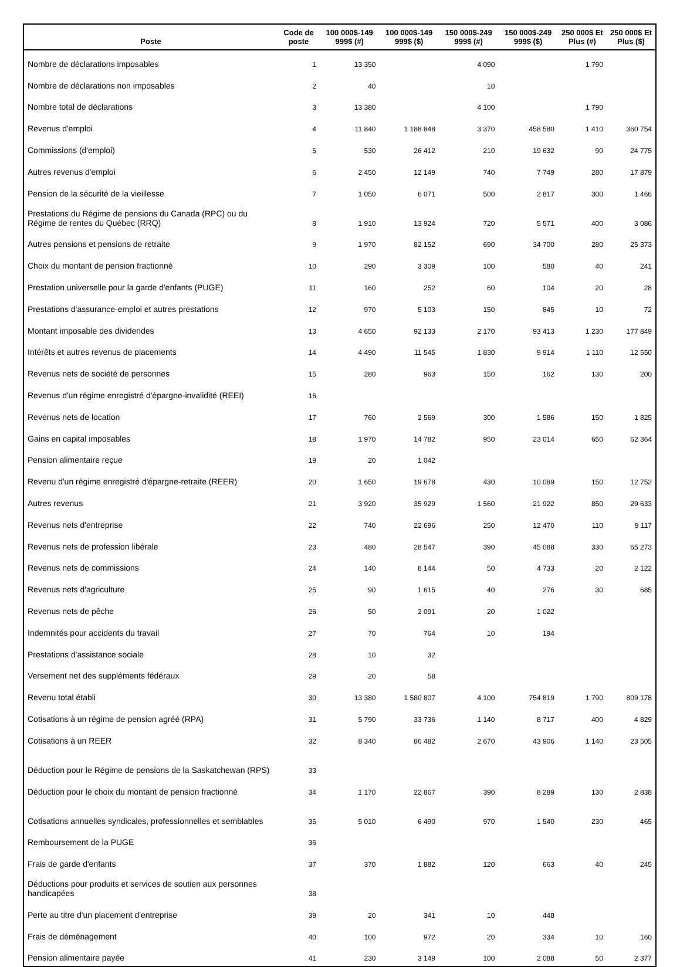| Poste | Code de poste | 100 000$-149 999$ (#) | 100 000$-149 999$ ($) | 150 000$-249 999$ (#) | 150 000$-249 999$ ($) | 250 000$ Et Plus (#) | 250 000$ Et Plus ($) |
| --- | --- | --- | --- | --- | --- | --- | --- |
| Nombre de déclarations imposables | 1 | 13 350 | | 4 090 | | 1 790 | |
| Nombre de déclarations non imposables | 2 | 40 | | 10 | | | |
| Nombre total de déclarations | 3 | 13 380 | | 4 100 | | 1 790 | |
| Revenus d'emploi | 4 | 11 840 | 1 188 848 | 3 370 | 458 580 | 1 410 | 360 754 |
| Commissions (d'emploi) | 5 | 530 | 26 412 | 210 | 19 632 | 90 | 24 775 |
| Autres revenus d'emploi | 6 | 2 450 | 12 149 | 740 | 7 749 | 280 | 17 879 |
| Pension de la sécurité de la vieillesse | 7 | 1 050 | 6 071 | 500 | 2 817 | 300 | 1 466 |
| Prestations du Régime de pensions du Canada (RPC) ou du Régime de rentes du Québec (RRQ) | 8 | 1 910 | 13 924 | 720 | 5 571 | 400 | 3 086 |
| Autres pensions et pensions de retraite | 9 | 1 970 | 82 152 | 690 | 34 700 | 280 | 25 373 |
| Choix du montant de pension fractionné | 10 | 290 | 3 309 | 100 | 580 | 40 | 241 |
| Prestation universelle pour la garde d'enfants (PUGE) | 11 | 160 | 252 | 60 | 104 | 20 | 28 |
| Prestations d'assurance-emploi et autres prestations | 12 | 970 | 5 103 | 150 | 845 | 10 | 72 |
| Montant imposable des dividendes | 13 | 4 650 | 92 133 | 2 170 | 93 413 | 1 230 | 177 849 |
| Intérêts et autres revenus de placements | 14 | 4 490 | 11 545 | 1 830 | 9 914 | 1 110 | 12 550 |
| Revenus nets de société de personnes | 15 | 280 | 963 | 150 | 162 | 130 | 200 |
| Revenus d'un régime enregistré d'épargne-invalidité (REEI) | 16 | | | | | | |
| Revenus nets de location | 17 | 760 | 2 569 | 300 | 1 586 | 150 | 1 825 |
| Gains en capital imposables | 18 | 1 970 | 14 782 | 950 | 23 014 | 650 | 62 364 |
| Pension alimentaire reçue | 19 | 20 | 1 042 | | | | |
| Revenu d'un régime enregistré d'épargne-retraite (REER) | 20 | 1 650 | 19 678 | 430 | 10 089 | 150 | 12 752 |
| Autres revenus | 21 | 3 920 | 35 929 | 1 560 | 21 922 | 850 | 29 633 |
| Revenus nets d'entreprise | 22 | 740 | 22 696 | 250 | 12 470 | 110 | 9 117 |
| Revenus nets de profession libérale | 23 | 480 | 28 547 | 390 | 45 088 | 330 | 65 273 |
| Revenus nets de commissions | 24 | 140 | 8 144 | 50 | 4 733 | 20 | 2 122 |
| Revenus nets d'agriculture | 25 | 90 | 1 615 | 40 | 276 | 30 | 685 |
| Revenus nets de pêche | 26 | 50 | 2 091 | 20 | 1 022 | | |
| Indemnités pour accidents du travail | 27 | 70 | 764 | 10 | 194 | | |
| Prestations d'assistance sociale | 28 | 10 | 32 | | | | |
| Versement net des suppléments fédéraux | 29 | 20 | 58 | | | | |
| Revenu total établi | 30 | 13 380 | 1 580 807 | 4 100 | 754 819 | 1 790 | 809 178 |
| Cotisations à un régime de pension agréé (RPA) | 31 | 5 790 | 33 736 | 1 140 | 8 717 | 400 | 4 829 |
| Cotisations à un REER | 32 | 8 340 | 86 482 | 2 670 | 43 906 | 1 140 | 23 505 |
| Déduction pour le Régime de pensions de la Saskatchewan (RPS) | 33 | | | | | | |
| Déduction pour le choix du montant de pension fractionné | 34 | 1 170 | 22 867 | 390 | 8 289 | 130 | 2 838 |
| Cotisations annuelles syndicales, professionnelles et semblables | 35 | 5 010 | 6 490 | 970 | 1 540 | 230 | 465 |
| Remboursement de la PUGE | 36 | | | | | | |
| Frais de garde d'enfants | 37 | 370 | 1 882 | 120 | 663 | 40 | 245 |
| Déductions pour produits et services de soutien aux personnes handicapées | 38 | | | | | | |
| Perte au titre d'un placement d'entreprise | 39 | 20 | 341 | 10 | 448 | | |
| Frais de déménagement | 40 | 100 | 972 | 20 | 334 | 10 | 160 |
| Pension alimentaire payée | 41 | 230 | 3 149 | 100 | 2 088 | 50 | 2 377 |